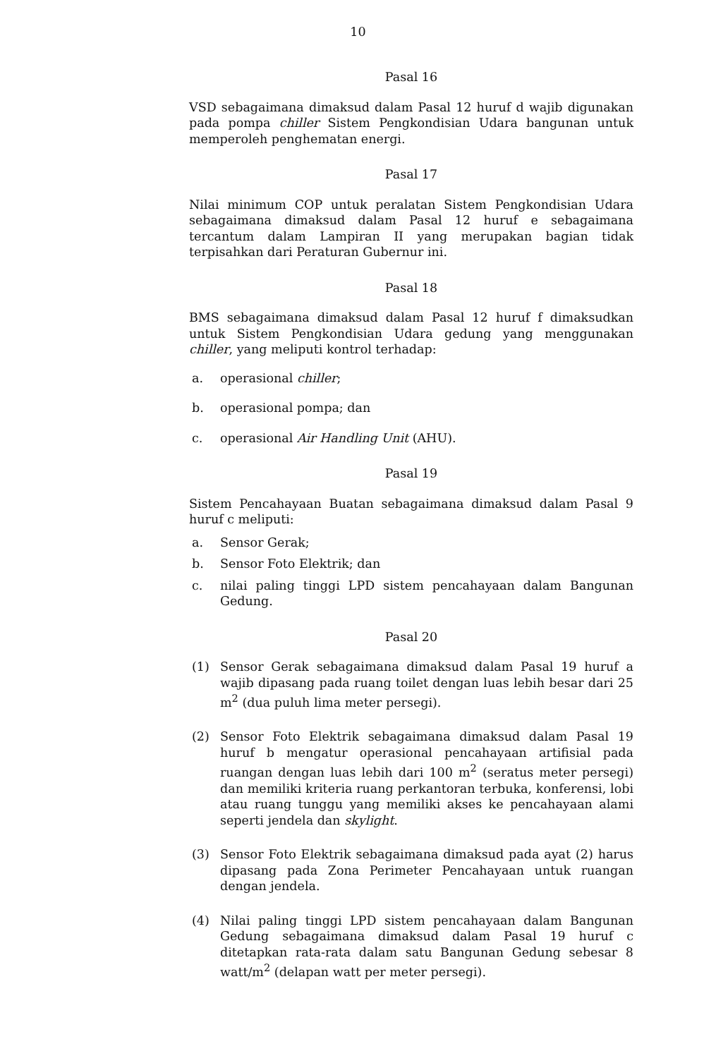10
Pasal 16
VSD sebagaimana dimaksud dalam Pasal 12 huruf d wajib digunakan pada pompa chiller Sistem Pengkondisian Udara bangunan untuk memperoleh penghematan energi.
Pasal 17
Nilai minimum COP untuk peralatan Sistem Pengkondisian Udara sebagaimana dimaksud dalam Pasal 12 huruf e sebagaimana tercantum dalam Lampiran II yang merupakan bagian tidak terpisahkan dari Peraturan Gubernur ini.
Pasal 18
BMS sebagaimana dimaksud dalam Pasal 12 huruf f dimaksudkan untuk Sistem Pengkondisian Udara gedung yang menggunakan chiller, yang meliputi kontrol terhadap:
a. operasional chiller;
b. operasional pompa; dan
c. operasional Air Handling Unit (AHU).
Pasal 19
Sistem Pencahayaan Buatan sebagaimana dimaksud dalam Pasal 9 huruf c meliputi:
a. Sensor Gerak;
b. Sensor Foto Elektrik; dan
c. nilai paling tinggi LPD sistem pencahayaan dalam Bangunan Gedung.
Pasal 20
(1) Sensor Gerak sebagaimana dimaksud dalam Pasal 19 huruf a wajib dipasang pada ruang toilet dengan luas lebih besar dari 25 m<sup>2</sup> (dua puluh lima meter persegi).
(2) Sensor Foto Elektrik sebagaimana dimaksud dalam Pasal 19 huruf b mengatur operasional pencahayaan artifisial pada ruangan dengan luas lebih dari 100 m<sup>2</sup> (seratus meter persegi) dan memiliki kriteria ruang perkantoran terbuka, konferensi, lobi atau ruang tunggu yang memiliki akses ke pencahayaan alami seperti jendela dan skylight.
(3) Sensor Foto Elektrik sebagaimana dimaksud pada ayat (2) harus dipasang pada Zona Perimeter Pencahayaan untuk ruangan dengan jendela.
(4) Nilai paling tinggi LPD sistem pencahayaan dalam Bangunan Gedung sebagaimana dimaksud dalam Pasal 19 huruf c ditetapkan rata-rata dalam satu Bangunan Gedung sebesar 8 watt/m<sup>2</sup> (delapan watt per meter persegi).